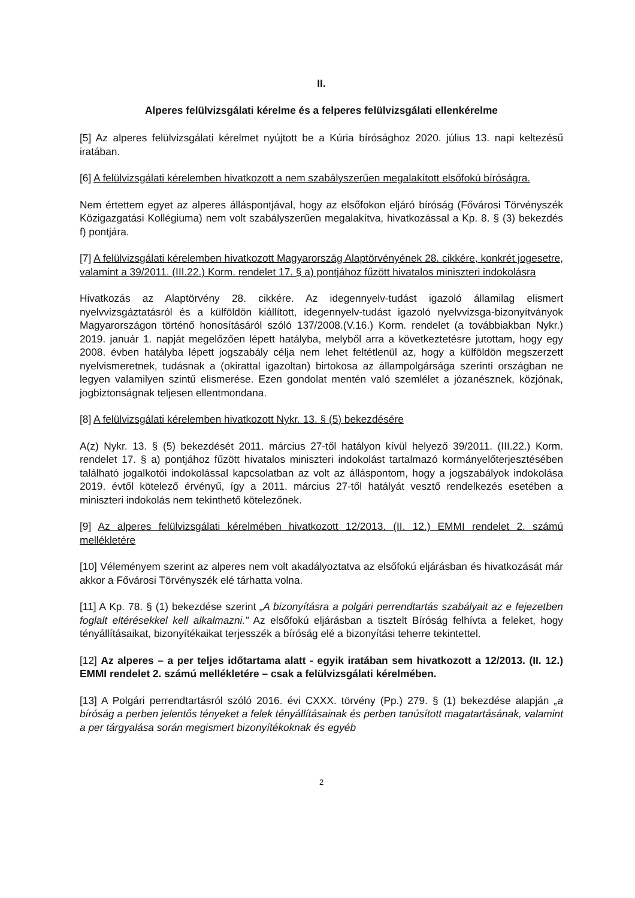II.
Alperes felülvizsgálati kérelme és a felperes felülvizsgálati ellenkérelme
[5] Az alperes felülvizsgálati kérelmet nyújtott be a Kúria bírósághoz 2020. július 13. napi keltezésű iratában.
[6] A felülvizsgálati kérelemben hivatkozott a nem szabályszerűen megalakított elsőfokú bíróságra.
Nem értettem egyet az alperes álláspontjával, hogy az elsőfokon eljáró bíróság (Fővárosi Törvényszék Közigazgatási Kollégiuma) nem volt szabályszerűen megalakítva, hivatkozással a Kp. 8. § (3) bekezdés f) pontjára.
[7] A felülvizsgálati kérelemben hivatkozott Magyarország Alaptörvényének 28. cikkére, konkrét jogesetre, valamint a 39/2011. (III.22.) Korm. rendelet 17. § a) pontjához fűzött hivatalos miniszteri indokolásra
Hivatkozás az Alaptörvény 28. cikkére. Az idegennyelv-tudást igazoló államilag elismert nyelvvizsgáztatásról és a külföldön kiállított, idegennyelv-tudást igazoló nyelvvizsga-bizonyítványok Magyarországon történő honosításáról szóló 137/2008.(V.16.) Korm. rendelet (a továbbiakban Nykr.) 2019. január 1. napját megelőzően lépett hatályba, melyből arra a következtetésre jutottam, hogy egy 2008. évben hatályba lépett jogszabály célja nem lehet feltétlenül az, hogy a külföldön megszerzett nyelvismeretnek, tudásnak a (okirattal igazoltan) birtokosa az állampolgársága szerinti országban ne legyen valamilyen szintű elismerése. Ezen gondolat mentén való szemlélet a józanésznek, közjónak, jogbiztonságnak teljesen ellentmondana.
[8] A felülvizsgálati kérelemben hivatkozott Nykr. 13. § (5) bekezdésére
A(z) Nykr. 13. § (5) bekezdését 2011. március 27-től hatályon kívül helyező 39/2011. (III.22.) Korm. rendelet 17. § a) pontjához fűzött hivatalos miniszteri indokolást tartalmazó kormányelőterjesztésében található jogalkotói indokolással kapcsolatban az volt az álláspontom, hogy a jogszabályok indokolása 2019. évtől kötelező érvényű, így a 2011. március 27-től hatályát vesztő rendelkezés esetében a miniszteri indokolás nem tekinthető kötelezőnek.
[9] Az alperes felülvizsgálati kérelmében hivatkozott 12/2013. (II. 12.) EMMI rendelet 2. számú mellékletére
[10] Véleményem szerint az alperes nem volt akadályoztatva az elsőfokú eljárásban és hivatkozását már akkor a Fővárosi Törvényszék elé tárhatta volna.
[11] A Kp. 78. § (1) bekezdése szerint „A bizonyításra a polgári perrendtartás szabályait az e fejezetben foglalt eltérésekkel kell alkalmazni.” Az elsőfokú eljárásban a tisztelt Bíróság felhívta a feleket, hogy tényállításaikat, bizonyítékaikat terjesszék a bíróság elé a bizonyítási teherre tekintettel.
[12] Az alperes – a per teljes időtartama alatt - egyik iratában sem hivatkozott a 12/2013. (II. 12.) EMMI rendelet 2. számú mellékletére – csak a felülvizsgálati kérelmében.
[13] A Polgári perrendtartásról szóló 2016. évi CXXX. törvény (Pp.) 279. § (1) bekezdése alapján „a bíróság a perben jelentős tényeket a felek tényállításainak és perben tanúsított magatartásának, valamint a per tárgyalása során megismert bizonyítékoknak és egyéb
2